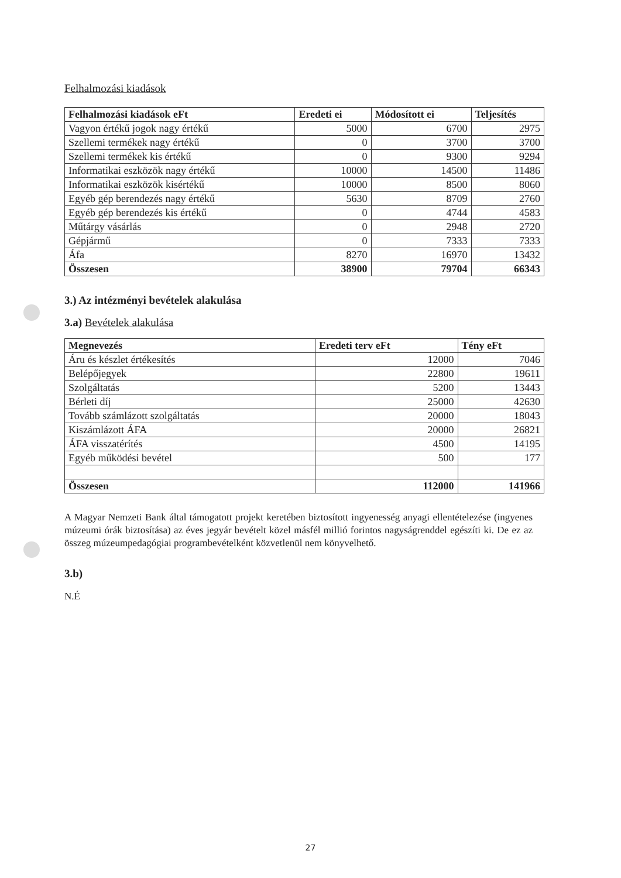Felhalmozási kiadások
| Felhalmozási kiadások eFt | Eredeti ei | Módosított ei | Teljesítés |
| --- | --- | --- | --- |
| Vagyon értékű jogok nagy értékű | 5000 | 6700 | 2975 |
| Szellemi termékek nagy értékű | 0 | 3700 | 3700 |
| Szellemi termékek kis értékű | 0 | 9300 | 9294 |
| Informatikai eszközök nagy értékű | 10000 | 14500 | 11486 |
| Informatikai eszközök kisértékű | 10000 | 8500 | 8060 |
| Egyéb gép berendezés nagy értékű | 5630 | 8709 | 2760 |
| Egyéb gép berendezés kis értékű | 0 | 4744 | 4583 |
| Műtárgy vásárlás | 0 | 2948 | 2720 |
| Gépjármű | 0 | 7333 | 7333 |
| Áfa | 8270 | 16970 | 13432 |
| Összesen | 38900 | 79704 | 66343 |
3.) Az intézményi bevételek alakulása
3.a) Bevételek alakulása
| Megnevezés | Eredeti terv eFt | Tény eFt |
| --- | --- | --- |
| Áru és készlet értékesítés | 12000 | 7046 |
| Belépőjegyek | 22800 | 19611 |
| Szolgáltatás | 5200 | 13443 |
| Bérleti díj | 25000 | 42630 |
| Tovább számlázott szolgáltatás | 20000 | 18043 |
| Kiszámlázott ÁFA | 20000 | 26821 |
| ÁFA visszatérítés | 4500 | 14195 |
| Egyéb működési bevétel | 500 | 177 |
| Összesen | 112000 | 141966 |
A Magyar Nemzeti Bank által támogatott projekt keretében biztosított ingyenesség anyagi ellentételezése (ingyenes múzeumi órák biztosítása) az éves jegyár bevételt közel másfél millió forintos nagyságrenddel egészíti ki. De ez az összeg múzeumpedagógiai programbevételként közvetlenül nem könyvelhető.
3.b)
N.É
27